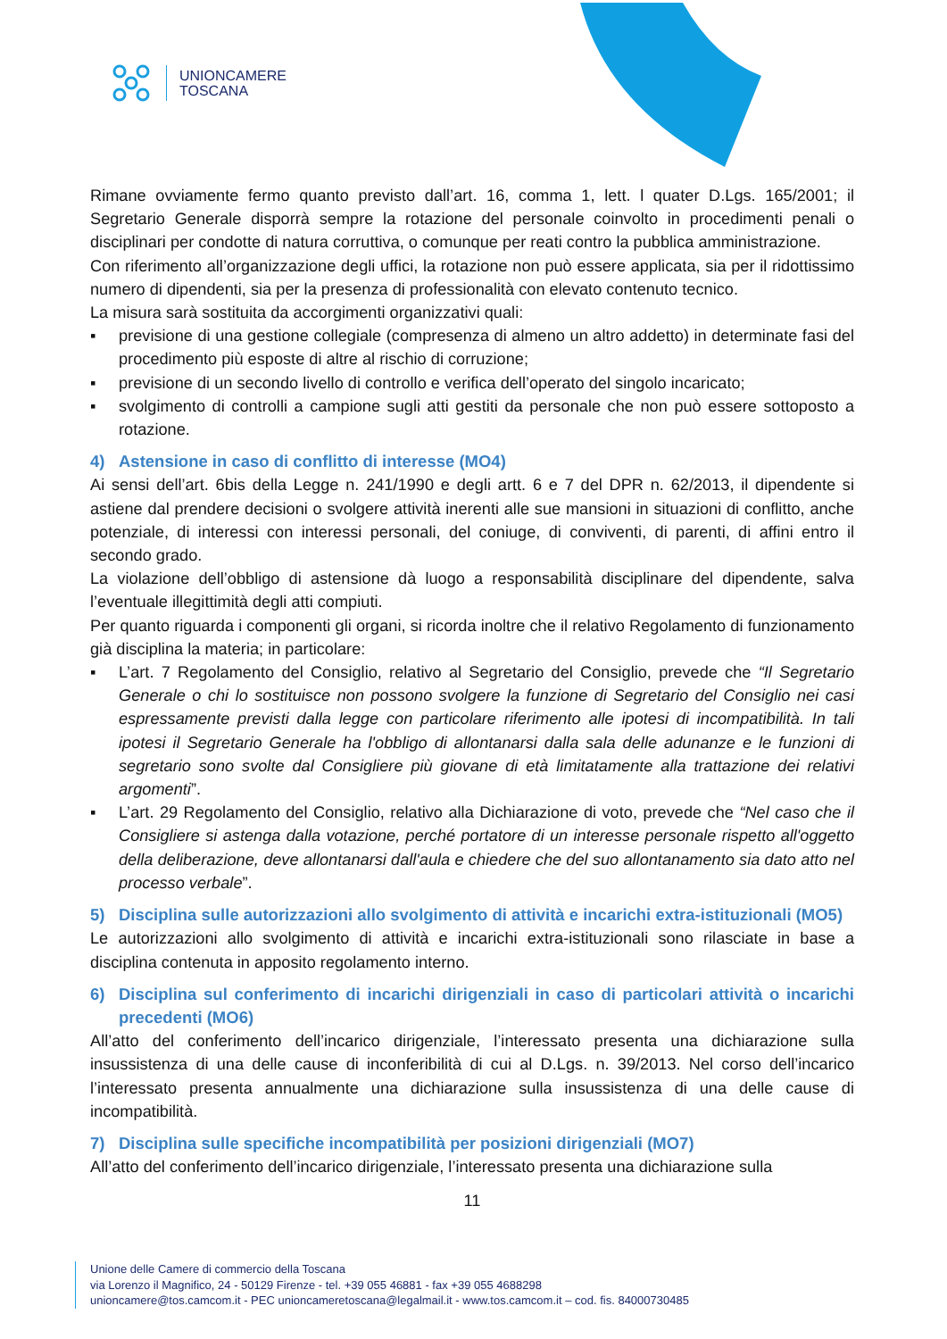UNIONCAMERE
TOSCANA
Rimane ovviamente fermo quanto previsto dall’art. 16, comma 1, lett. l quater D.Lgs. 165/2001; il Segretario Generale disporrà sempre la rotazione del personale coinvolto in procedimenti penali o disciplinari per condotte di natura corruttiva, o comunque per reati contro la pubblica amministrazione.
Con riferimento all’organizzazione degli uffici, la rotazione non può essere applicata, sia per il ridottissimo numero di dipendenti, sia per la presenza di professionalità con elevato contenuto tecnico.
La misura sarà sostituita da accorgimenti organizzativi quali:
▪ previsione di una gestione collegiale (compresenza di almeno un altro addetto) in determinate fasi del procedimento più esposte di altre al rischio di corruzione;
▪ previsione di un secondo livello di controllo e verifica dell’operato del singolo incaricato;
▪ svolgimento di controlli a campione sugli atti gestiti da personale che non può essere sottoposto a rotazione.
4) Astensione in caso di conflitto di interesse (MO4)
Ai sensi dell’art. 6bis della Legge n. 241/1990 e degli artt. 6 e 7 del DPR n. 62/2013, il dipendente si astiene dal prendere decisioni o svolgere attività inerenti alle sue mansioni in situazioni di conflitto, anche potenziale, di interessi con interessi personali, del coniuge, di conviventi, di parenti, di affini entro il secondo grado.
La violazione dell’obbligo di astensione dà luogo a responsabilità disciplinare del dipendente, salva l’eventuale illegittimità degli atti compiuti.
Per quanto riguarda i componenti gli organi, si ricorda inoltre che il relativo Regolamento di funzionamento già disciplina la materia; in particolare:
▪ L’art. 7 Regolamento del Consiglio, relativo al Segretario del Consiglio, prevede che “Il Segretario Generale o chi lo sostituisce non possono svolgere la funzione di Segretario del Consiglio nei casi espressamente previsti dalla legge con particolare riferimento alle ipotesi di incompatibilità. In tali ipotesi il Segretario Generale ha l'obbligo di allontanarsi dalla sala delle adunanze e le funzioni di segretario sono svolte dal Consigliere più giovane di età limitatamente alla trattazione dei relativi argomenti”.
▪ L’art. 29 Regolamento del Consiglio, relativo alla Dichiarazione di voto, prevede che “Nel caso che il Consigliere si astenga dalla votazione, perché portatore di un interesse personale rispetto all'oggetto della deliberazione, deve allontanarsi dall'aula e chiedere che del suo allontanamento sia dato atto nel processo verbale”.
5) Disciplina sulle autorizzazioni allo svolgimento di attività e incarichi extra-istituzionali (MO5)
Le autorizzazioni allo svolgimento di attività e incarichi extra-istituzionali sono rilasciate in base a disciplina contenuta in apposito regolamento interno.
6) Disciplina sul conferimento di incarichi dirigenziali in caso di particolari attività o incarichi precedenti (MO6)
All’atto del conferimento dell’incarico dirigenziale, l’interessato presenta una dichiarazione sulla insussistenza di una delle cause di inconferibilità di cui al D.Lgs. n. 39/2013. Nel corso dell’incarico l’interessato presenta annualmente una dichiarazione sulla insussistenza di una delle cause di incompatibilità.
7) Disciplina sulle specifiche incompatibilità per posizioni dirigenziali (MO7)
All’atto del conferimento dell’incarico dirigenziale, l’interessato presenta una dichiarazione sulla
11
Unione delle Camere di commercio della Toscana
via Lorenzo il Magnifico, 24 - 50129 Firenze - tel. +39 055 46881 - fax +39 055 4688298
unioncamere@tos.camcom.it - PEC unioncameretoscana@legalmail.it - www.tos.camcom.it – cod. fis. 84000730485